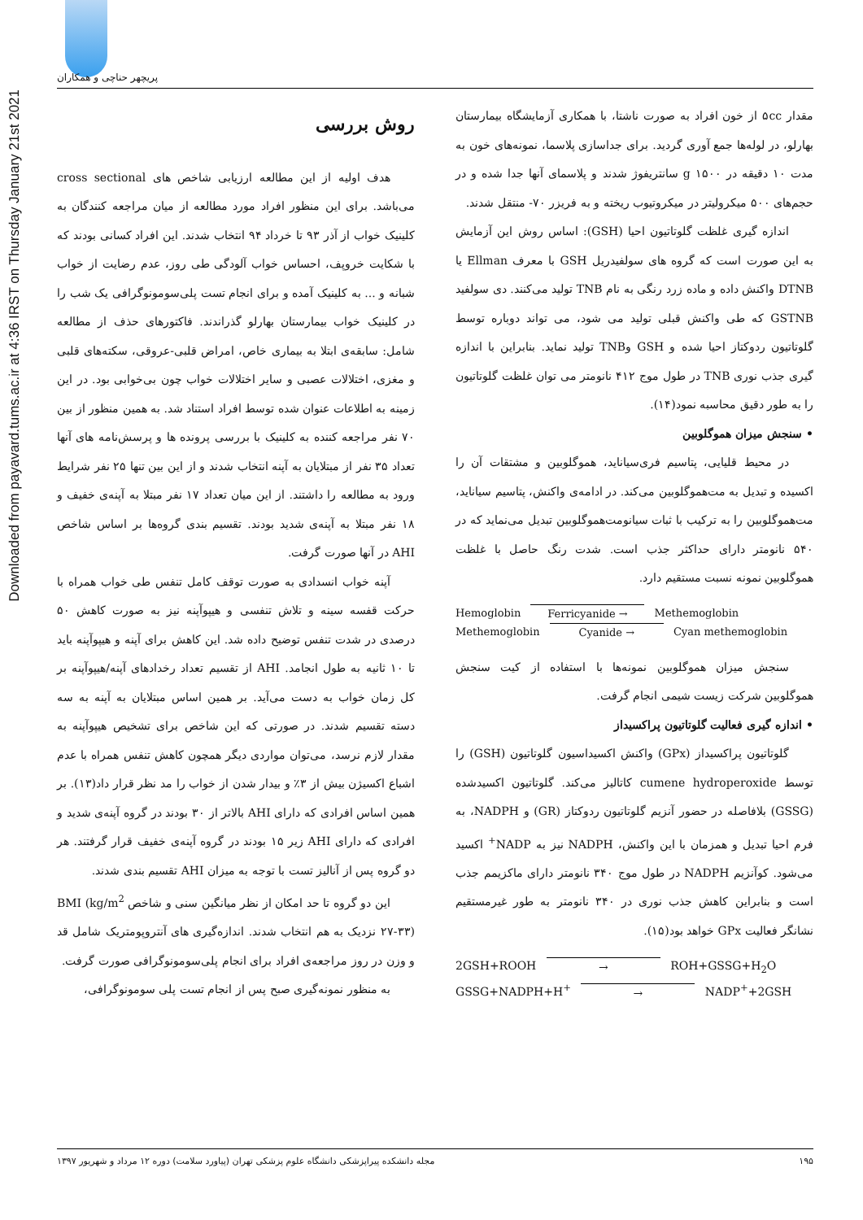پریچهر حناچی و همکاران
Downloaded from payavard.tums.ac.ir at 4:36 IRST on Thursday January 21st 2021
روش بررسی
هدف اولیه از این مطالعه ارزیابی شاخص های cross sectional می‌باشد. برای این منظور افراد مورد مطالعه از میان مراجعه کنندگان به کلینیک خواب از آذر ۹۳ تا خرداد ۹۴ انتخاب شدند. این افراد کسانی بودند که با شکایت خروپف، احساس خواب آلودگی طی روز، عدم رضایت از خواب شبانه و ... به کلینیک آمده و برای انجام تست پلی‌سومونوگرافی یک شب را در کلینیک خواب بیمارستان بهارلو گذراندند. فاکتورهای حذف از مطالعه شامل: سابقه‌ی ابتلا به بیماری خاص، امراض قلبی-عروقی، سکته‌های قلبی و مغزی، اختلالات عصبی و سایر اختلالات خواب چون بی‌خوابی بود. در این زمینه به اطلاعات عنوان شده توسط افراد استناد شد. به همین منظور از بین ۷۰ نفر مراجعه کننده به کلینیک با بررسی پرونده ها و پرسش‌نامه های آنها تعداد ۳۵ نفر از مبتلایان به آپنه انتخاب شدند و از این بین تنها ۲۵ نفر شرایط ورود به مطالعه را داشتند. از این میان تعداد ۱۷ نفر مبتلا به آپنه‌ی خفیف و ۱۸ نفر مبتلا به آپنه‌ی شدید بودند. تقسیم بندی گروه‌ها بر اساس شاخص AHI در آنها صورت گرفت.
آپنه خواب انسدادی به صورت توقف کامل تنفس طی خواب همراه با حرکت قفسه سینه و تلاش تنفسی و هیپوآپنه نیز به صورت کاهش ۵۰ درصدی در شدت تنفس توضیح داده شد. این کاهش برای آپنه و هیپوآپنه باید تا ۱۰ ثانیه به طول انجامد. AHI از تقسیم تعداد رخدادهای آپنه/هیپوآپنه بر کل زمان خواب به دست می‌آید. بر همین اساس مبتلایان به آپنه به سه دسته تقسیم شدند. در صورتی که این شاخص برای تشخیص هیپوآپنه به مقدار لازم نرسد، می‌توان مواردی دیگر همچون کاهش تنفس همراه با عدم اشباع اکسیژن بیش از ۳٪ و بیدار شدن از خواب را مد نظر قرار داد(۱۳). بر همین اساس افرادی که دارای AHI بالاتر از ۳۰ بودند در گروه آپنه‌ی شدید و افرادی که دارای AHI زیر ۱۵ بودند در گروه آپنه‌ی خفیف قرار گرفتند. هر دو گروه پس از آنالیز تست با توجه به میزان AHI تقسیم بندی شدند.
این دو گروه تا حد امکان از نظر میانگین سنی و شاخص BMI (kg/m<sup>2</sup> ۲۷-۳۳) نزدیک به هم انتخاب شدند. اندازه‌گیری های آنتروپومتریک شامل قد و وزن در روز مراجعه‌ی افراد برای انجام پلی‌سومونوگرافی صورت گرفت.
به منظور نمونه‌گیری صبح پس از انجام تست پلی سومونوگرافی،
مقدار ۵cc از خون افراد به صورت ناشتا، با همکاری آزمایشگاه بیمارستان بهارلو، در لوله‌ها جمع آوری گردید. برای جداسازی پلاسما، نمونه‌های خون به مدت ۱۰ دقیقه در g ۱۵۰۰ سانتریفوژ شدند و پلاسمای آنها جدا شده و در حجم‌های ۵۰۰ میکرولیتر در میکروتیوب ریخته و به فریزر ۷۰- منتقل شدند.
اندازه گیری غلظت گلوتاتیون احیا (GSH): اساس روش این آزمایش به این صورت است که گروه های سولفیدریل GSH با معرف Ellman یا DTNB واکنش داده و ماده زرد رنگی به نام TNB تولید می‌کنند. دی سولفید GSTNB که طی واکنش قبلی تولید می شود، می تواند دوباره توسط گلوتاتیون ردوکتاز احیا شده و GSH وTNB تولید نماید. بنابراین با اندازه گیری جذب نوری TNB در طول موج ۴۱۲ نانومتر می توان غلظت گلوتاتیون را به طور دقیق محاسبه نمود(۱۴).
• سنجش میزان هموگلوبین
در محیط قلیایی، پتاسیم فری‌سیاناید، هموگلوبین و مشتقات آن را اکسیده و تبدیل به مت‌هموگلوبین می‌کند. در ادامه‌ی واکنش، پتاسیم سیاناید، مت‌هموگلوبین را به ترکیب با ثبات سیانومت‌هموگلوبین تبدیل می‌نماید که در ۵۴۰ نانومتر دارای حداکثر جذب است. شدت رنگ حاصل با غلظت هموگلوبین نمونه نسبت مستقیم دارد.
Hemoglobin Ferricyanide → Methemoglobin
Methemoglobin Cyanide → Cyan methemoglobin
سنجش میزان هموگلوبین نمونه‌ها با استفاده از کیت سنجش هموگلوبین شرکت زیست شیمی انجام گرفت.
• اندازه گیری فعالیت گلوتاتیون پراکسیداز
گلوتاتیون پراکسیداز (GPx) واکنش اکسیداسیون گلوتاتیون (GSH) را توسط cumene hydroperoxide کاتالیز می‌کند. گلوتاتیون اکسیدشده (GSSG) بلافاصله در حضور آنزیم گلوتاتیون ردوکتاز (GR) و NADPH، به فرم احیا تبدیل و همزمان با این واکنش، NADPH نیز به NADP<sup>+</sup> اکسید می‌شود. کوآنزیم NADPH در طول موج ۳۴۰ نانومتر دارای ماکزیمم جذب است و بنابراین کاهش جذب نوری در ۳۴۰ نانومتر به طور غیرمستقیم نشانگر فعالیت GPx خواهد بود(۱۵).
2GSH+ROOH → ROH+GSSG+H<sub>2</sub>O
GSSG+NADPH+H<sup>+</sup> → NADP<sup>+</sup>+2GSH
۱۹۵ مجله دانشکده پیراپزشکی دانشگاه علوم پزشکی تهران (پیاورد سلامت) دوره ۱۲ مرداد و شهریور ۱۳۹۷